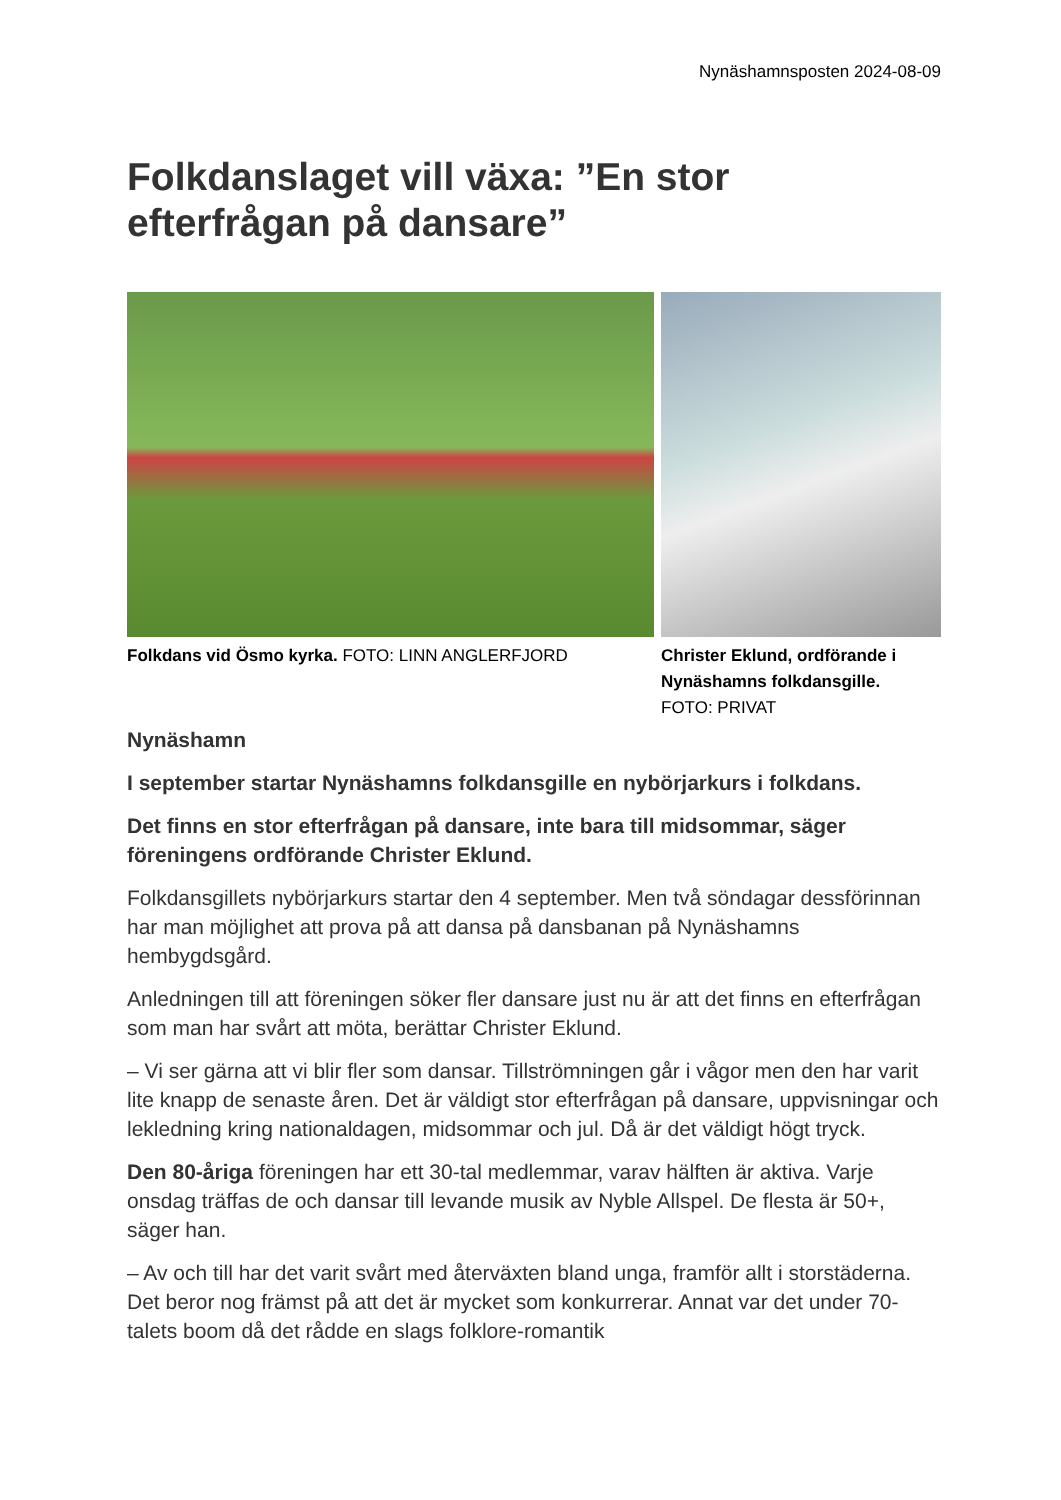Nynäshamnsposten 2024-08-09
Folkdanslaget vill växa: ”En stor efterfrågan på dansare”
Folkdans vid Ösmo kyrka. FOTO: LINN ANGLERFJORD Christer Eklund, ordförande i Nynäshamns folkdansgille.
FOTO: PRIVAT
Nynäshamn
I september startar Nynäshamns folkdansgille en nybörjarkurs i folkdans.
Det finns en stor efterfrågan på dansare, inte bara till midsommar, säger föreningens ordförande Christer Eklund.
Folkdansgillets nybörjarkurs startar den 4 september. Men två söndagar dessförinnan har man möjlighet att prova på att dansa på dansbanan på Nynäshamns hembygdsgård.
Anledningen till att föreningen söker fler dansare just nu är att det finns en efterfrågan som man har svårt att möta, berättar Christer Eklund.
– Vi ser gärna att vi blir fler som dansar. Tillströmningen går i vågor men den har varit lite knapp de senaste åren. Det är väldigt stor efterfrågan på dansare, uppvisningar och lekledning kring nationaldagen, midsommar och jul. Då är det väldigt högt tryck.
Den 80-åriga föreningen har ett 30-tal medlemmar, varav hälften är aktiva. Varje onsdag träffas de och dansar till levande musik av Nyble Allspel. De flesta är 50+, säger han.
– Av och till har det varit svårt med återväxten bland unga, framför allt i storstäderna. Det beror nog främst på att det är mycket som konkurrerar. Annat var det under 70-talets boom då det rådde en slags folklore-romantik